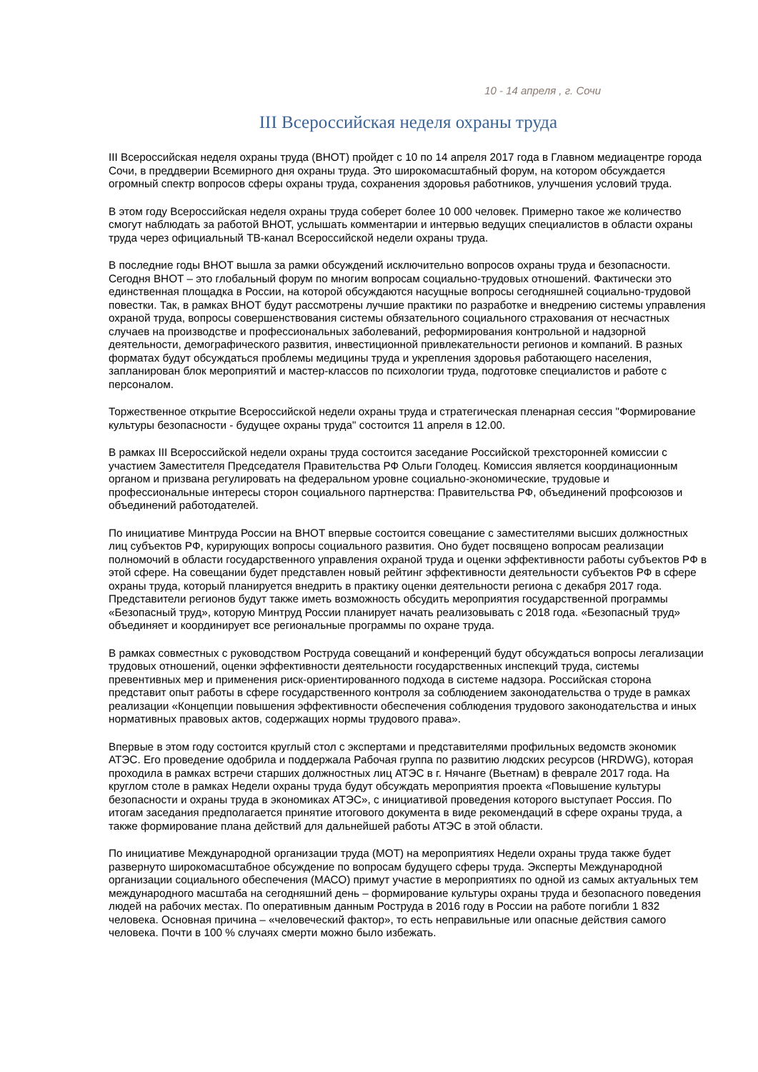10 - 14 апреля , г. Сочи
III Всероссийская неделя охраны труда
III Всероссийская неделя охраны труда (ВНОТ) пройдет с 10 по 14 апреля 2017 года в Главном медиацентре города Сочи, в преддверии Всемирного дня охраны труда. Это широкомасштабный форум, на котором обсуждается огромный спектр вопросов сферы охраны труда, сохранения здоровья работников, улучшения условий труда.
В этом году Всероссийская неделя охраны труда соберет более 10 000 человек. Примерно такое же количество смогут наблюдать за работой ВНОТ, услышать комментарии и интервью ведущих специалистов в области охраны труда через официальный ТВ-канал Всероссийской недели охраны труда.
В последние годы ВНОТ вышла за рамки обсуждений исключительно вопросов охраны труда и безопасности. Сегодня ВНОТ – это глобальный форум по многим вопросам социально-трудовых отношений. Фактически это единственная площадка в России, на которой обсуждаются насущные вопросы сегодняшней социально-трудовой повестки. Так, в рамках ВНОТ будут рассмотрены лучшие практики по разработке и внедрению системы управления охраной труда, вопросы совершенствования системы обязательного социального страхования от несчастных случаев на производстве и профессиональных заболеваний, реформирования контрольной и надзорной деятельности, демографического развития, инвестиционной привлекательности регионов и компаний. В разных форматах будут обсуждаться проблемы медицины труда и укрепления здоровья работающего населения, запланирован блок мероприятий и мастер-классов по психологии труда, подготовке специалистов и работе с персоналом.
Торжественное открытие Всероссийской недели охраны труда и стратегическая пленарная сессия "Формирование культуры безопасности - будущее охраны труда" состоится 11 апреля в 12.00.
В рамках III Всероссийской недели охраны труда состоится заседание Российской трехсторонней комиссии с участием Заместителя Председателя Правительства РФ Ольги Голодец. Комиссия является координационным органом и призвана регулировать на федеральном уровне социально-экономические, трудовые и профессиональные интересы сторон социального партнерства: Правительства РФ, объединений профсоюзов и объединений работодателей.
По инициативе Минтруда России на ВНОТ впервые состоится совещание с заместителями высших должностных лиц субъектов РФ, курирующих вопросы социального развития. Оно будет посвящено вопросам реализации полномочий в области государственного управления охраной труда и оценки эффективности работы субъектов РФ в этой сфере. На совещании будет представлен новый рейтинг эффективности деятельности субъектов РФ в сфере охраны труда, который планируется внедрить в практику оценки деятельности региона с декабря 2017 года. Представители регионов будут также иметь возможность обсудить мероприятия государственной программы «Безопасный труд», которую Минтруд России планирует начать реализовывать с 2018 года. «Безопасный труд» объединяет и координирует все региональные программы по охране труда.
В рамках совместных с руководством Роструда совещаний и конференций будут обсуждаться вопросы легализации трудовых отношений, оценки эффективности деятельности государственных инспекций труда, системы превентивных мер и применения риск-ориентированного подхода в системе надзора. Российская сторона представит опыт работы в сфере государственного контроля за соблюдением законодательства о труде в рамках реализации «Концепции повышения эффективности обеспечения соблюдения трудового законодательства и иных нормативных правовых актов, содержащих нормы трудового права».
Впервые в этом году состоится круглый стол с экспертами и представителями профильных ведомств экономик АТЭС. Его проведение одобрила и поддержала Рабочая группа по развитию людских ресурсов (HRDWG), которая проходила в рамках встречи старших должностных лиц АТЭС в г. Нячанге (Вьетнам) в феврале 2017 года. На круглом столе в рамках Недели охраны труда будут обсуждать мероприятия проекта «Повышение культуры безопасности и охраны труда в экономиках АТЭС», с инициативой проведения которого выступает Россия. По итогам заседания предполагается принятие итогового документа в виде рекомендаций в сфере охраны труда, а также формирование плана действий для дальнейшей работы АТЭС в этой области.
По инициативе Международной организации труда (МОТ) на мероприятиях Недели охраны труда также будет развернуто широкомасштабное обсуждение по вопросам будущего сферы труда. Эксперты Международной организации социального обеспечения (МАСО) примут участие в мероприятиях по одной из самых актуальных тем международного масштаба на сегодняшний день – формирование культуры охраны труда и безопасного поведения людей на рабочих местах. По оперативным данным Роструда в 2016 году в России на работе погибли 1 832 человека. Основная причина – «человеческий фактор», то есть неправильные или опасные действия самого человека. Почти в 100 % случаях смерти можно было избежать.